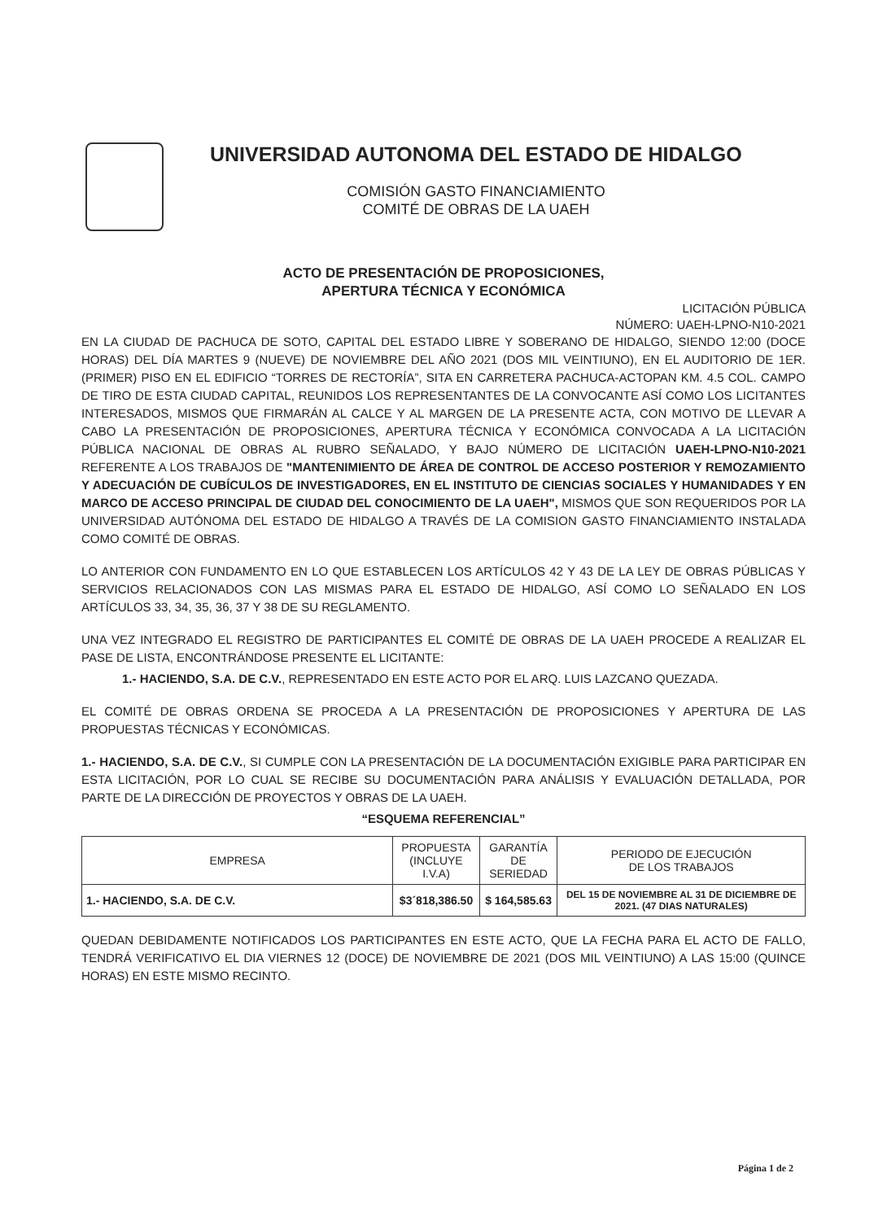UNIVERSIDAD AUTONOMA DEL ESTADO DE HIDALGO
COMISIÓN GASTO FINANCIAMIENTO
COMITÉ DE OBRAS DE LA UAEH
ACTO DE PRESENTACIÓN DE PROPOSICIONES,
APERTURA TÉCNICA Y ECONÓMICA
LICITACIÓN PÚBLICA
NÚMERO: UAEH-LPNO-N10-2021
EN LA CIUDAD DE PACHUCA DE SOTO, CAPITAL DEL ESTADO LIBRE Y SOBERANO DE HIDALGO, SIENDO 12:00 (DOCE HORAS) DEL DÍA MARTES 9 (NUEVE) DE NOVIEMBRE DEL AÑO 2021 (DOS MIL VEINTIUNO), EN EL AUDITORIO DE 1ER. (PRIMER) PISO EN EL EDIFICIO “TORRES DE RECTORÍA”, SITA EN CARRETERA PACHUCA-ACTOPAN KM. 4.5 COL. CAMPO DE TIRO DE ESTA CIUDAD CAPITAL, REUNIDOS LOS REPRESENTANTES DE LA CONVOCANTE ASÍ COMO LOS LICITANTES INTERESADOS, MISMOS QUE FIRMARÁN AL CALCE Y AL MARGEN DE LA PRESENTE ACTA, CON MOTIVO DE LLEVAR A CABO LA PRESENTACIÓN DE PROPOSICIONES, APERTURA TÉCNICA Y ECONÓMICA CONVOCADA A LA LICITACIÓN PÚBLICA NACIONAL DE OBRAS AL RUBRO SEÑALADO, Y BAJO NÚMERO DE LICITACIÓN UAEH-LPNO-N10-2021 REFERENTE A LOS TRABAJOS DE "MANTENIMIENTO DE ÁREA DE CONTROL DE ACCESO POSTERIOR Y REMOZAMIENTO Y ADECUACIÓN DE CUBÍCULOS DE INVESTIGADORES, EN EL INSTITUTO DE CIENCIAS SOCIALES Y HUMANIDADES Y EN MARCO DE ACCESO PRINCIPAL DE CIUDAD DEL CONOCIMIENTO DE LA UAEH", MISMOS QUE SON REQUERIDOS POR LA UNIVERSIDAD AUTÓNOMA DEL ESTADO DE HIDALGO A TRAVÉS DE LA COMISION GASTO FINANCIAMIENTO INSTALADA COMO COMITÉ DE OBRAS.
LO ANTERIOR CON FUNDAMENTO EN LO QUE ESTABLECEN LOS ARTÍCULOS 42 Y 43 DE LA LEY DE OBRAS PÚBLICAS Y SERVICIOS RELACIONADOS CON LAS MISMAS PARA EL ESTADO DE HIDALGO, ASÍ COMO LO SEÑALADO EN LOS ARTÍCULOS 33, 34, 35, 36, 37 Y 38 DE SU REGLAMENTO.
UNA VEZ INTEGRADO EL REGISTRO DE PARTICIPANTES EL COMITÉ DE OBRAS DE LA UAEH PROCEDE A REALIZAR EL PASE DE LISTA, ENCONTRÁNDOSE PRESENTE EL LICITANTE:
1.- HACIENDO, S.A. DE C.V., REPRESENTADO EN ESTE ACTO POR EL ARQ. LUIS LAZCANO QUEZADA.
EL COMITÉ DE OBRAS ORDENA SE PROCEDA A LA PRESENTACIÓN DE PROPOSICIONES Y APERTURA DE LAS PROPUESTAS TÉCNICAS Y ECONÓMICAS.
1.- HACIENDO, S.A. DE C.V., SI CUMPLE CON LA PRESENTACIÓN DE LA DOCUMENTACIÓN EXIGIBLE PARA PARTICIPAR EN ESTA LICITACIÓN, POR LO CUAL SE RECIBE SU DOCUMENTACIÓN PARA ANÁLISIS Y EVALUACIÓN DETALLADA, POR PARTE DE LA DIRECCIÓN DE PROYECTOS Y OBRAS DE LA UAEH.
“ESQUEMA REFERENCIAL”
| EMPRESA | PROPUESTA (INCLUYE I.V.A) | GARANTÍA DE SERIEDAD | PERIODO DE EJECUCIÓN DE LOS TRABAJOS |
| --- | --- | --- | --- |
| 1.- HACIENDO, S.A. DE C.V. | $3´818,386.50 | $ 164,585.63 | DEL 15 DE NOVIEMBRE AL 31 DE DICIEMBRE DE 2021. (47 DIAS NATURALES) |
QUEDAN DEBIDAMENTE NOTIFICADOS LOS PARTICIPANTES EN ESTE ACTO, QUE LA FECHA PARA EL ACTO DE FALLO, TENDRÁ VERIFICATIVO EL DIA VIERNES 12 (DOCE) DE NOVIEMBRE DE 2021 (DOS MIL VEINTIUNO) A LAS 15:00 (QUINCE HORAS) EN ESTE MISMO RECINTO.
Página 1 de 2